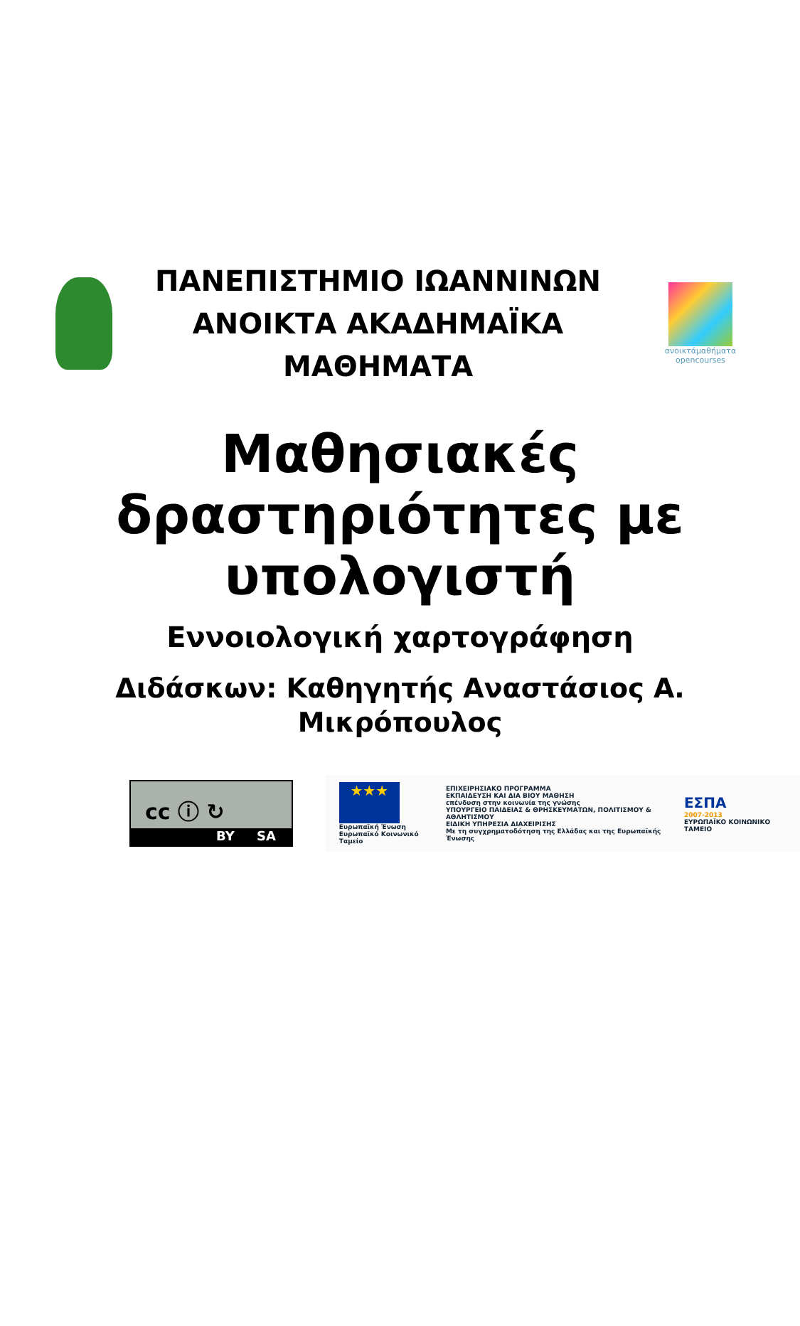ΠΑΝΕΠΙΣΤΗΜΙΟ ΙΩΑΝΝΙΝΩΝ
ΑΝΟΙΚΤΑ ΑΚΑΔΗΜΑΪΚΑ
ΜΑΘΗΜΑΤΑ
ανοικτάμαθήματα
opencourses
Μαθησιακές
δραστηριότητες με
υπολογιστή
Εννοιολογική χαρτογράφηση
Διδάσκων: Καθηγητής Αναστάσιος Α.
Μικρόπουλος
cc ⓘ ↻
BY SA
★★★
Ευρωπαϊκή Ένωση
Ευρωπαϊκό Κοινωνικό Ταμείο
ΕΠΙΧΕΙΡΗΣΙΑΚΟ ΠΡΟΓΡΑΜΜΑ
ΕΚΠΑΙΔΕΥΣΗ ΚΑΙ ΔΙΑ ΒΙΟΥ ΜΑΘΗΣΗ
επένδυση στην κοινωνία της γνώσης
ΥΠΟΥΡΓΕΙΟ ΠΑΙΔΕΙΑΣ & ΘΡΗΣΚΕΥΜΑΤΩΝ, ΠΟΛΙΤΙΣΜΟΥ & ΑΘΛΗΤΙΣΜΟΥ
ΕΙΔΙΚΗ ΥΠΗΡΕΣΙΑ ΔΙΑΧΕΙΡΙΣΗΣ
Με τη συγχρηματοδότηση της Ελλάδας και της Ευρωπαϊκής Ένωσης
ΕΣΠΑ
2007-2013
ΕΥΡΩΠΑΪΚΟ ΚΟΙΝΩΝΙΚΟ ΤΑΜΕΙΟ